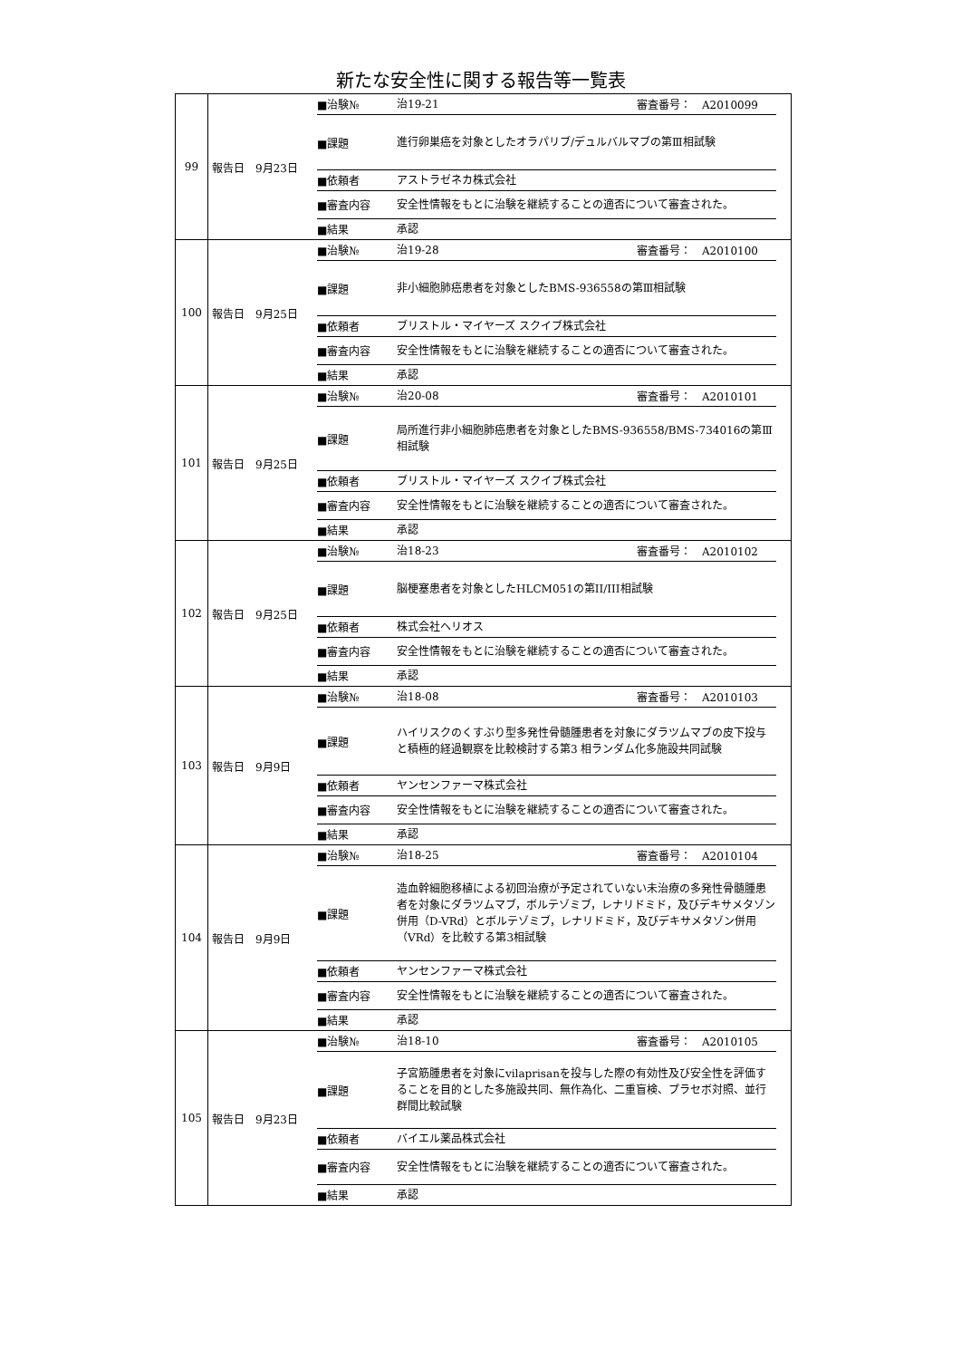新たな安全性に関する報告等一覧表
| 99 | 報告日 9月23日 ■治験№ 治19-21 審査番号： A2010099 ■課題 進行卵巣癌を対象としたオラパリブ/デュルバルマブの第Ⅲ相試験 ■依頼者 アストラゼネカ株式会社 ■審査内容 安全性情報をもとに治験を継続することの適否について審査された。 ■結果 承認 |
| 100 | 報告日 9月25日 ■治験№ 治19-28 審査番号： A2010100 ■課題 非小細胞肺癌患者を対象としたBMS-936558の第Ⅲ相試験 ■依頼者 ブリストル・マイヤーズ スクイブ株式会社 ■審査内容 安全性情報をもとに治験を継続することの適否について審査された。 ■結果 承認 |
| 101 | 報告日 9月25日 ■治験№ 治20-08 審査番号： A2010101 ■課題 局所進行非小細胞肺癌患者を対象としたBMS-936558/BMS-734016の第Ⅲ相試験 ■依頼者 ブリストル・マイヤーズ スクイブ株式会社 ■審査内容 安全性情報をもとに治験を継続することの適否について審査された。 ■結果 承認 |
| 102 | 報告日 9月25日 ■治験№ 治18-23 審査番号： A2010102 ■課題 脳梗塞患者を対象としたHLCM051の第II/III相試験 ■依頼者 株式会社ヘリオス ■審査内容 安全性情報をもとに治験を継続することの適否について審査された。 ■結果 承認 |
| 103 | 報告日 9月9日 ■治験№ 治18-08 審査番号： A2010103 ■課題 ハイリスクのくすぶり型多発性骨髄腫患者を対象にダラツムマブの皮下投与と積極的経過観察を比較検討する第3 相ランダム化多施設共同試験 ■依頼者 ヤンセンファーマ株式会社 ■審査内容 安全性情報をもとに治験を継続することの適否について審査された。 ■結果 承認 |
| 104 | 報告日 9月9日 ■治験№ 治18-25 審査番号： A2010104 ■課題 造血幹細胞移植による初回治療が予定されていない未治療の多発性骨髄腫患者を対象にダラツムマブ，ボルテゾミブ，レナリドミド，及びデキサメタゾン併用（D-VRd）とボルテゾミブ，レナリドミド，及びデキサメタゾン併用（VRd）を比較する第3相試験 ■依頼者 ヤンセンファーマ株式会社 ■審査内容 安全性情報をもとに治験を継続することの適否について審査された。 ■結果 承認 |
| 105 | 報告日 9月23日 ■治験№ 治18-10 審査番号： A2010105 ■課題 子宮筋腫患者を対象にvilaprisanを投与した際の有効性及び安全性を評価することを目的とした多施設共同、無作為化、二重盲検、プラセボ対照、並行群間比較試験 ■依頼者 バイエル薬品株式会社 ■審査内容 安全性情報をもとに治験を継続することの適否について審査された。 ■結果 承認 |